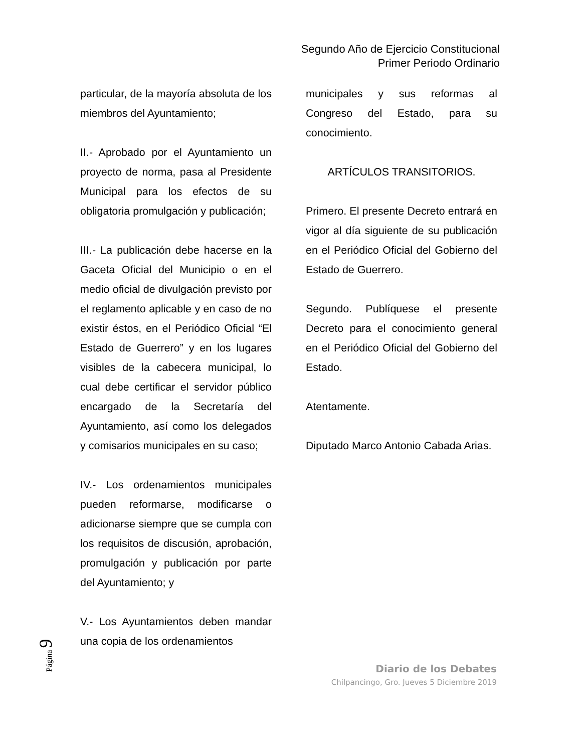Segundo Año de Ejercicio Constitucional
Primer Periodo Ordinario
particular, de la mayoría absoluta de los miembros del Ayuntamiento;
II.- Aprobado por el Ayuntamiento un proyecto de norma, pasa al Presidente Municipal para los efectos de su obligatoria promulgación y publicación;
III.- La publicación debe hacerse en la Gaceta Oficial del Municipio o en el medio oficial de divulgación previsto por el reglamento aplicable y en caso de no existir éstos, en el Periódico Oficial “El Estado de Guerrero” y en los lugares visibles de la cabecera municipal, lo cual debe certificar el servidor público encargado de la Secretaría del Ayuntamiento, así como los delegados y comisarios municipales en su caso;
IV.- Los ordenamientos municipales pueden reformarse, modificarse o adicionarse siempre que se cumpla con los requisitos de discusión, aprobación, promulgación y publicación por parte del Ayuntamiento; y
V.- Los Ayuntamientos deben mandar una copia de los ordenamientos
municipales y sus reformas al Congreso del Estado, para su conocimiento.
ARTÍCULOS TRANSITORIOS.
Primero. El presente Decreto entrará en vigor al día siguiente de su publicación en el Periódico Oficial del Gobierno del Estado de Guerrero.
Segundo. Publíquese el presente Decreto para el conocimiento general en el Periódico Oficial del Gobierno del Estado.
Atentamente.
Diputado Marco Antonio Cabada Arias.
Página 9
Diario de los Debates
Chilpancingo, Gro. Jueves 5 Diciembre 2019